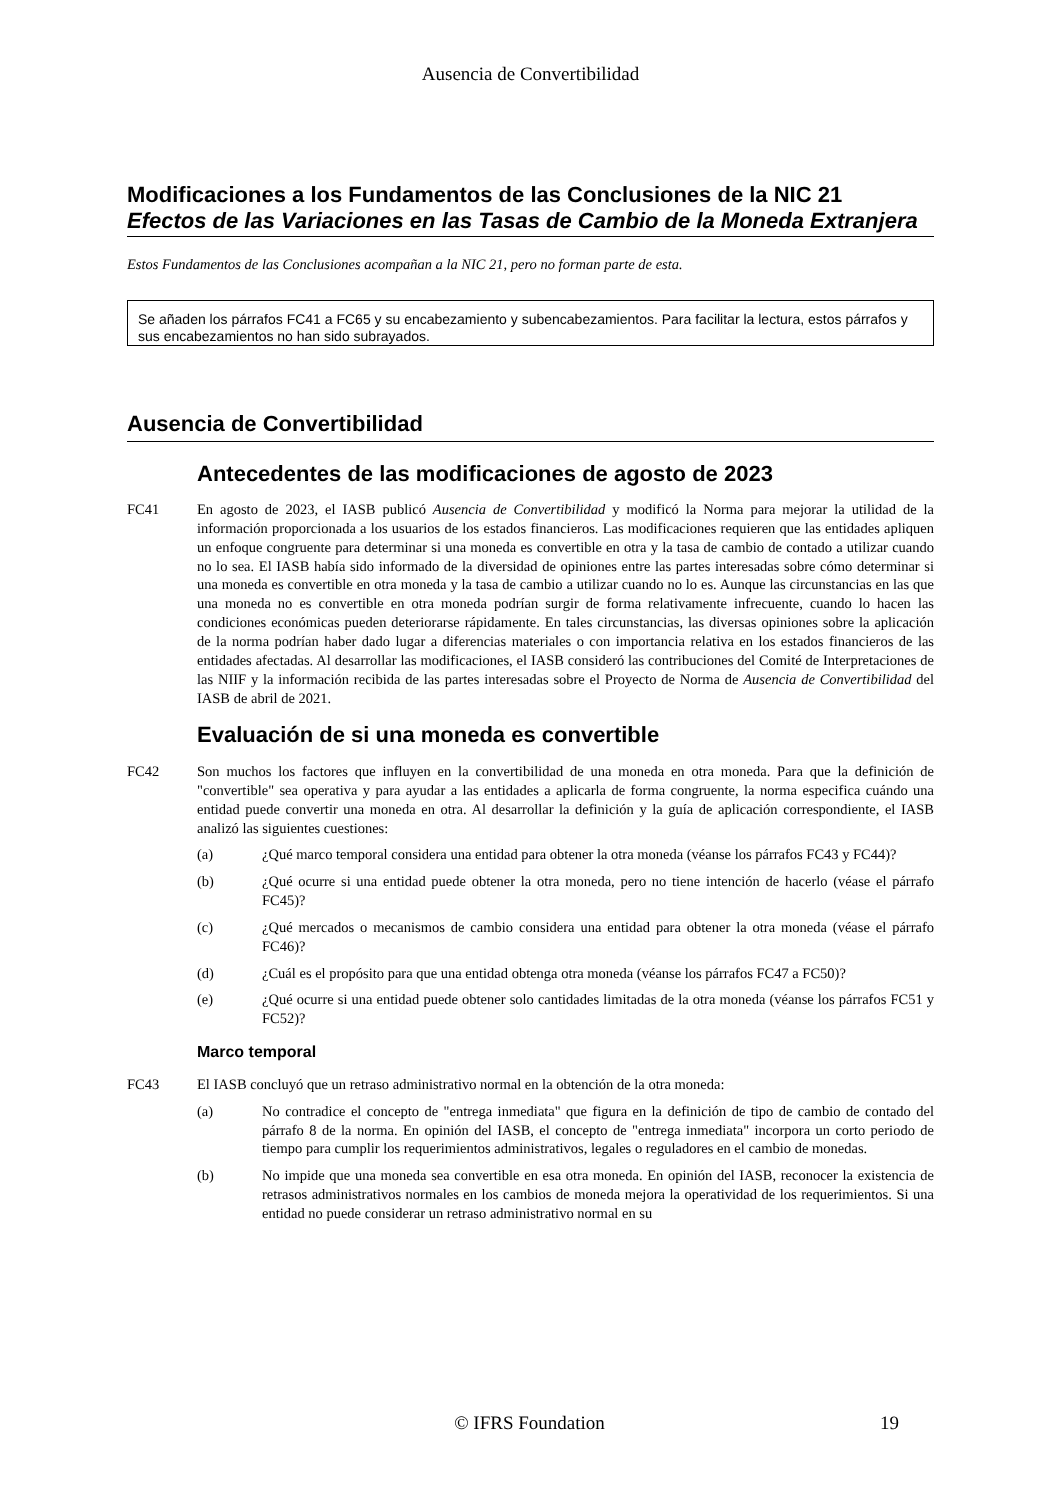Ausencia de Convertibilidad
Modificaciones a los Fundamentos de las Conclusiones de la NIC 21
Efectos de las Variaciones en las Tasas de Cambio de la Moneda Extranjera
Estos Fundamentos de las Conclusiones acompañan a la NIC 21, pero no forman parte de esta.
Se añaden los párrafos FC41 a FC65 y su encabezamiento y subencabezamientos. Para facilitar la lectura, estos párrafos y sus encabezamientos no han sido subrayados.
Ausencia de Convertibilidad
Antecedentes de las modificaciones de agosto de 2023
FC41 En agosto de 2023, el IASB publicó Ausencia de Convertibilidad y modificó la Norma para mejorar la utilidad de la información proporcionada a los usuarios de los estados financieros. Las modificaciones requieren que las entidades apliquen un enfoque congruente para determinar si una moneda es convertible en otra y la tasa de cambio de contado a utilizar cuando no lo sea. El IASB había sido informado de la diversidad de opiniones entre las partes interesadas sobre cómo determinar si una moneda es convertible en otra moneda y la tasa de cambio a utilizar cuando no lo es. Aunque las circunstancias en las que una moneda no es convertible en otra moneda podrían surgir de forma relativamente infrecuente, cuando lo hacen las condiciones económicas pueden deteriorarse rápidamente. En tales circunstancias, las diversas opiniones sobre la aplicación de la norma podrían haber dado lugar a diferencias materiales o con importancia relativa en los estados financieros de las entidades afectadas. Al desarrollar las modificaciones, el IASB consideró las contribuciones del Comité de Interpretaciones de las NIIF y la información recibida de las partes interesadas sobre el Proyecto de Norma de Ausencia de Convertibilidad del IASB de abril de 2021.
Evaluación de si una moneda es convertible
FC42 Son muchos los factores que influyen en la convertibilidad de una moneda en otra moneda. Para que la definición de "convertible" sea operativa y para ayudar a las entidades a aplicarla de forma congruente, la norma especifica cuándo una entidad puede convertir una moneda en otra. Al desarrollar la definición y la guía de aplicación correspondiente, el IASB analizó las siguientes cuestiones:
(a) ¿Qué marco temporal considera una entidad para obtener la otra moneda (véanse los párrafos FC43 y FC44)?
(b) ¿Qué ocurre si una entidad puede obtener la otra moneda, pero no tiene intención de hacerlo (véase el párrafo FC45)?
(c) ¿Qué mercados o mecanismos de cambio considera una entidad para obtener la otra moneda (véase el párrafo FC46)?
(d) ¿Cuál es el propósito para que una entidad obtenga otra moneda (véanse los párrafos FC47 a FC50)?
(e) ¿Qué ocurre si una entidad puede obtener solo cantidades limitadas de la otra moneda (véanse los párrafos FC51 y FC52)?
Marco temporal
FC43 El IASB concluyó que un retraso administrativo normal en la obtención de la otra moneda:
(a) No contradice el concepto de "entrega inmediata" que figura en la definición de tipo de cambio de contado del párrafo 8 de la norma. En opinión del IASB, el concepto de "entrega inmediata" incorpora un corto periodo de tiempo para cumplir los requerimientos administrativos, legales o reguladores en el cambio de monedas.
(b) No impide que una moneda sea convertible en esa otra moneda. En opinión del IASB, reconocer la existencia de retrasos administrativos normales en los cambios de moneda mejora la operatividad de los requerimientos. Si una entidad no puede considerar un retraso administrativo normal en su
© IFRS Foundation
19